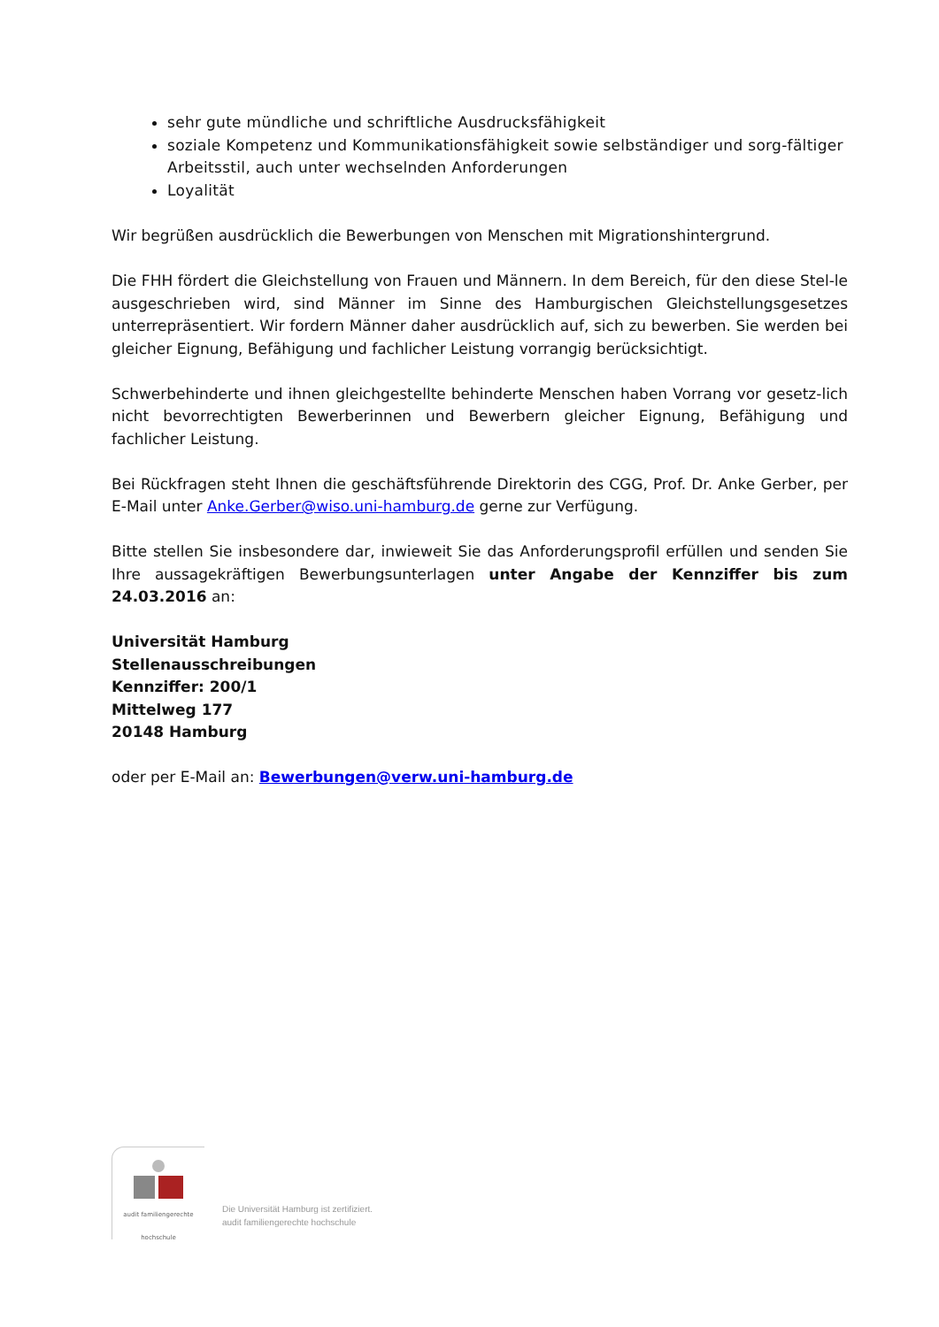sehr gute mündliche und schriftliche Ausdrucksfähigkeit
soziale Kompetenz und Kommunikationsfähigkeit sowie selbständiger und sorg-fältiger Arbeitsstil, auch unter wechselnden Anforderungen
Loyalität
Wir begrüßen ausdrücklich die Bewerbungen von Menschen mit Migrationshintergrund.
Die FHH fördert die Gleichstellung von Frauen und Männern. In dem Bereich, für den diese Stel-le ausgeschrieben wird, sind Männer im Sinne des Hamburgischen Gleichstellungsgesetzes unterrepräsentiert. Wir fordern Männer daher ausdrücklich auf, sich zu bewerben. Sie werden bei gleicher Eignung, Befähigung und fachlicher Leistung vorrangig berücksichtigt.
Schwerbehinderte und ihnen gleichgestellte behinderte Menschen haben Vorrang vor gesetz-lich nicht bevorrechtigten Bewerberinnen und Bewerbern gleicher Eignung, Befähigung und fachlicher Leistung.
Bei Rückfragen steht Ihnen die geschäftsführende Direktorin des CGG, Prof. Dr. Anke Gerber, per E-Mail unter Anke.Gerber@wiso.uni-hamburg.de gerne zur Verfügung.
Bitte stellen Sie insbesondere dar, inwieweit Sie das Anforderungsprofil erfüllen und senden Sie Ihre aussagekräftigen Bewerbungsunterlagen unter Angabe der Kennziffer bis zum 24.03.2016 an:
Universität Hamburg
Stellenausschreibungen
Kennziffer: 200/1
Mittelweg 177
20148 Hamburg
oder per E-Mail an: Bewerbungen@verw.uni-hamburg.de
audit familiengerechte hochschule
Die Universität Hamburg ist zertifiziert.
audit familiengerechte hochschule